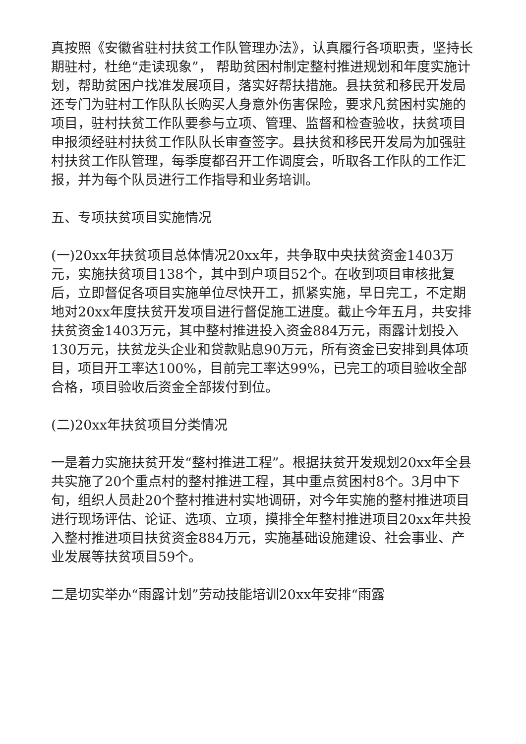真按照《安徽省驻村扶贫工作队管理办法》，认真履行各项职责，坚持长期驻村，杜绝“走读现象”， 帮助贫困村制定整村推进规划和年度实施计划，帮助贫困户找准发展项目，落实好帮扶措施。县扶贫和移民开发局还专门为驻村工作队队长购买人身意外伤害保险，要求凡贫困村实施的项目，驻村扶贫工作队要参与立项、管理、监督和检查验收，扶贫项目申报须经驻村扶贫工作队队长审查签字。县扶贫和移民开发局为加强驻村扶贫工作队管理，每季度都召开工作调度会，听取各工作队的工作汇报，并为每个队员进行工作指导和业务培训。
五、专项扶贫项目实施情况
(一)20xx年扶贫项目总体情况20xx年，共争取中央扶贫资金1403万元，实施扶贫项目138个，其中到户项目52个。在收到项目审核批复后，立即督促各项目实施单位尽快开工，抓紧实施，早日完工，不定期地对20xx年度扶贫开发项目进行督促施工进度。截止今年五月，共安排扶贫资金1403万元，其中整村推进投入资金884万元，雨露计划投入130万元，扶贫龙头企业和贷款贴息90万元，所有资金已安排到具体项目，项目开工率达100%，目前完工率达99%，已完工的项目验收全部合格，项目验收后资金全部拨付到位。
(二)20xx年扶贫项目分类情况
一是着力实施扶贫开发“整村推进工程”。根据扶贫开发规划20xx年全县共实施了20个重点村的整村推进工程，其中重点贫困村8个。3月中下旬，组织人员赴20个整村推进村实地调研，对今年实施的整村推进项目进行现场评估、论证、选项、立项，摸排全年整村推进项目20xx年共投入整村推进项目扶贫资金884万元，实施基础设施建设、社会事业、产业发展等扶贫项目59个。
二是切实举办“雨露计划”劳动技能培训20xx年安排“雨露